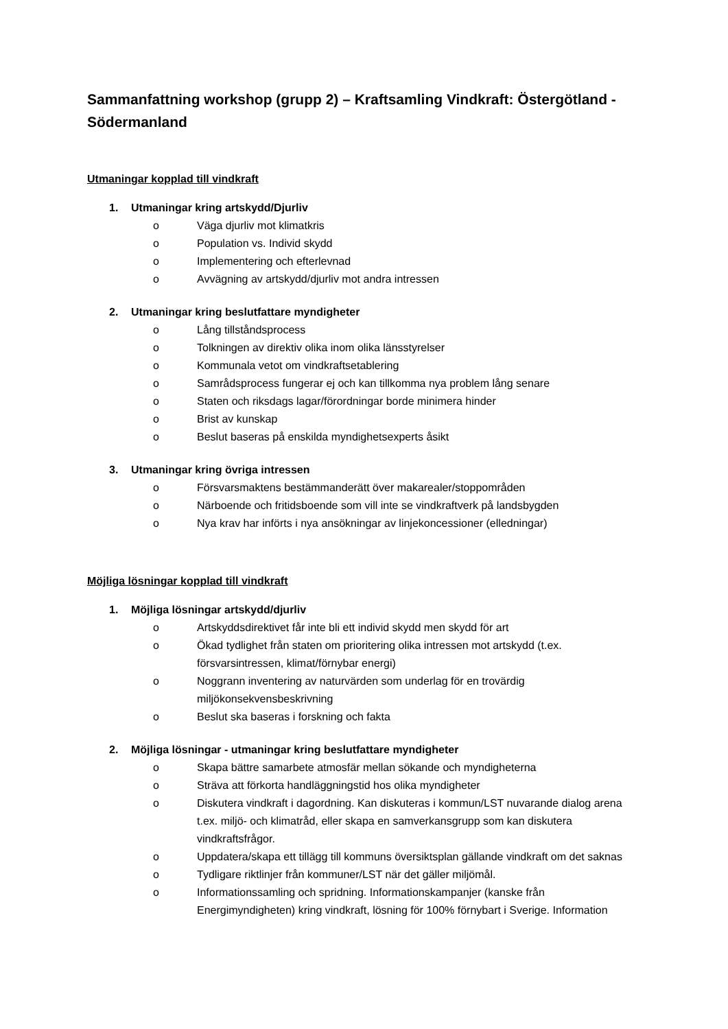Sammanfattning workshop (grupp 2) – Kraftsamling Vindkraft: Östergötland - Södermanland
Utmaningar kopplad till vindkraft
1. Utmaningar kring artskydd/Djurliv
o Väga djurliv mot klimatkris
o Population vs. Individ skydd
o Implementering och efterlevnad
o Avvägning av artskydd/djurliv mot andra intressen
2. Utmaningar kring beslutfattare myndigheter
o Lång tillståndsprocess
o Tolkningen av direktiv olika inom olika länsstyrelser
o Kommunala vetot om vindkraftsetablering
o Samrådsprocess fungerar ej och kan tillkomma nya problem lång senare
o Staten och riksdags lagar/förordningar borde minimera hinder
o Brist av kunskap
o Beslut baseras på enskilda myndighetsexperts åsikt
3. Utmaningar kring övriga intressen
o Försvarsmaktens bestämmanderätt över makarealer/stoppområden
o Närboende och fritidsboende som vill inte se vindkraftverk på landsbygden
o Nya krav har införts i nya ansökningar av linjekoncessioner (elledningar)
Möjliga lösningar kopplad till vindkraft
1. Möjliga lösningar artskydd/djurliv
o Artskyddsdirektivet får inte bli ett individ skydd men skydd för art
o Ökad tydlighet från staten om prioritering olika intressen mot artskydd (t.ex. försvarsintressen, klimat/förnybar energi)
o Noggrann inventering av naturvärden som underlag för en trovärdig miljökonsekvensbeskrivning
o Beslut ska baseras i forskning och fakta
2. Möjliga lösningar - utmaningar kring beslutfattare myndigheter
o Skapa bättre samarbete atmosfär mellan sökande och myndigheterna
o Sträva att förkorta handläggningstid hos olika myndigheter
o Diskutera vindkraft i dagordning. Kan diskuteras i kommun/LST nuvarande dialog arena t.ex. miljö- och klimatråd, eller skapa en samverkansgrupp som kan diskutera vindkraftsfrågor.
o Uppdatera/skapa ett tillägg till kommuns översiktsplan gällande vindkraft om det saknas
o Tydligare riktlinjer från kommuner/LST när det gäller miljömål.
o Informationssamling och spridning. Informationskampanjer (kanske från Energimyndigheten) kring vindkraft, lösning för 100% förnybart i Sverige. Information